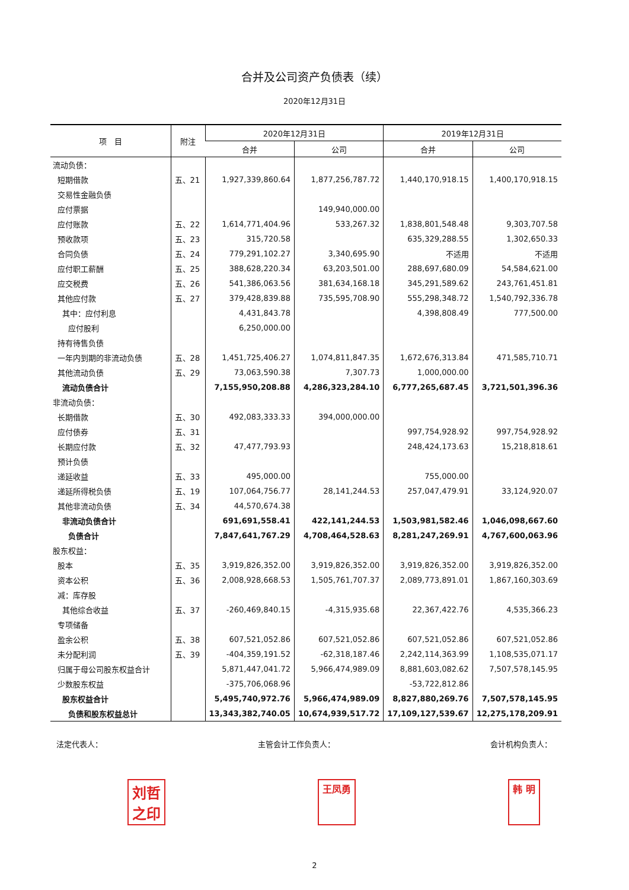合并及公司资产负债表（续）
2020年12月31日
| 项 目 | 附注 | 2020年12月31日 | | 2019年12月31日 | |
| --- | --- | --- | --- | --- | --- |
| | | 合并 | 公司 | 合并 | 公司 |
| 流动负债： | | | | | |
| 短期借款 | 五、21 | 1,927,339,860.64 | 1,877,256,787.72 | 1,440,170,918.15 | 1,400,170,918.15 |
| 交易性金融负债 | | | | | |
| 应付票据 | | | 149,940,000.00 | | |
| 应付账款 | 五、22 | 1,614,771,404.96 | 533,267.32 | 1,838,801,548.48 | 9,303,707.58 |
| 预收款项 | 五、23 | 315,720.58 | | 635,329,288.55 | 1,302,650.33 |
| 合同负债 | 五、24 | 779,291,102.27 | 3,340,695.90 | 不适用 | 不适用 |
| 应付职工薪酬 | 五、25 | 388,628,220.34 | 63,203,501.00 | 288,697,680.09 | 54,584,621.00 |
| 应交税费 | 五、26 | 541,386,063.56 | 381,634,168.18 | 345,291,589.62 | 243,761,451.81 |
| 其他应付款 | 五、27 | 379,428,839.88 | 735,595,708.90 | 555,298,348.72 | 1,540,792,336.78 |
| 其中：应付利息 | | 4,431,843.78 | | 4,398,808.49 | 777,500.00 |
| 应付股利 | | 6,250,000.00 | | | |
| 持有待售负债 | | | | | |
| 一年内到期的非流动负债 | 五、28 | 1,451,725,406.27 | 1,074,811,847.35 | 1,672,676,313.84 | 471,585,710.71 |
| 其他流动负债 | 五、29 | 73,063,590.38 | 7,307.73 | 1,000,000.00 | |
| 流动负债合计 | | 7,155,950,208.88 | 4,286,323,284.10 | 6,777,265,687.45 | 3,721,501,396.36 |
| 非流动负债： | | | | | |
| 长期借款 | 五、30 | 492,083,333.33 | 394,000,000.00 | | |
| 应付债券 | 五、31 | | | 997,754,928.92 | 997,754,928.92 |
| 长期应付款 | 五、32 | 47,477,793.93 | | 248,424,173.63 | 15,218,818.61 |
| 预计负债 | | | | | |
| 递延收益 | 五、33 | 495,000.00 | | 755,000.00 | |
| 递延所得税负债 | 五、19 | 107,064,756.77 | 28,141,244.53 | 257,047,479.91 | 33,124,920.07 |
| 其他非流动负债 | 五、34 | 44,570,674.38 | | | |
| 非流动负债合计 | | 691,691,558.41 | 422,141,244.53 | 1,503,981,582.46 | 1,046,098,667.60 |
| 负债合计 | | 7,847,641,767.29 | 4,708,464,528.63 | 8,281,247,269.91 | 4,767,600,063.96 |
| 股东权益： | | | | | |
| 股本 | 五、35 | 3,919,826,352.00 | 3,919,826,352.00 | 3,919,826,352.00 | 3,919,826,352.00 |
| 资本公积 | 五、36 | 2,008,928,668.53 | 1,505,761,707.37 | 2,089,773,891.01 | 1,867,160,303.69 |
| 减：库存股 | | | | | |
| 其他综合收益 | 五、37 | -260,469,840.15 | -4,315,935.68 | 22,367,422.76 | 4,535,366.23 |
| 专项储备 | | | | | |
| 盈余公积 | 五、38 | 607,521,052.86 | 607,521,052.86 | 607,521,052.86 | 607,521,052.86 |
| 未分配利润 | 五、39 | -404,359,191.52 | -62,318,187.46 | 2,242,114,363.99 | 1,108,535,071.17 |
| 归属于母公司股东权益合计 | | 5,871,447,041.72 | 5,966,474,989.09 | 8,881,603,082.62 | 7,507,578,145.95 |
| 少数股东权益 | | -375,706,068.96 | | -53,722,812.86 | |
| 股东权益合计 | | 5,495,740,972.76 | 5,966,474,989.09 | 8,827,880,269.76 | 7,507,578,145.95 |
| 负债和股东权益总计 | | 13,343,382,740.05 | 10,674,939,517.72 | 17,109,127,539.67 | 12,275,178,209.91 |
法定代表人： 主管会计工作负责人： 会计机构负责人：
刘哲
之印 王凤勇 韩 明
2